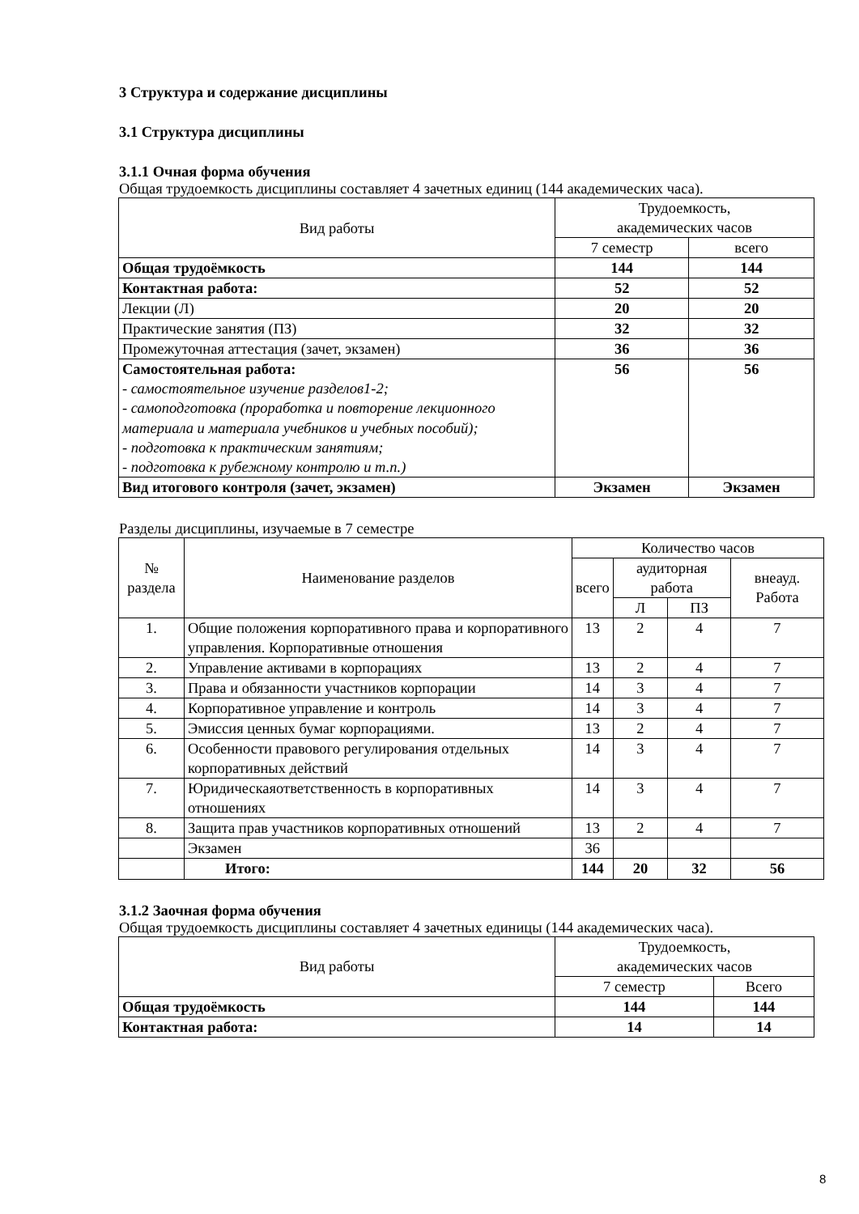3 Структура и содержание дисциплины
3.1 Структура дисциплины
3.1.1 Очная форма обучения
Общая трудоемкость дисциплины составляет 4 зачетных единиц (144 академических часа).
| Вид работы | Трудоемкость, академических часов | |
| --- | --- | --- |
| | 7 семестр | всего |
| Общая трудоёмкость | 144 | 144 |
| Контактная работа: | 52 | 52 |
| Лекции (Л) | 20 | 20 |
| Практические занятия (ПЗ) | 32 | 32 |
| Промежуточная аттестация (зачет, экзамен) | 36 | 36 |
| Самостоятельная работа: - самостоятельное изучение разделов1-2; - самоподготовка (проработка и повторение лекционного материала и материала учебников и учебных пособий); - подготовка к практическим занятиям; - подготовка к рубежному контролю и т.п.) | 56 | 56 |
| Вид итогового контроля (зачет, экзамен) | Экзамен | Экзамен |
Разделы дисциплины, изучаемые в 7 семестре
| № раздела | Наименование разделов | Количество часов | | | |
| --- | --- | --- | --- | --- | --- |
| | | всего | аудиторная работа | | внеауд. Работа |
| | | | Л | ПЗ | |
| 1. | Общие положения корпоративного права и корпоративного управления. Корпоративные отношения | 13 | 2 | 4 | 7 |
| 2. | Управление активами в корпорациях | 13 | 2 | 4 | 7 |
| 3. | Права и обязанности участников корпорации | 14 | 3 | 4 | 7 |
| 4. | Корпоративное управление и контроль | 14 | 3 | 4 | 7 |
| 5. | Эмиссия ценных бумаг корпорациями. | 13 | 2 | 4 | 7 |
| 6. | Особенности правового регулирования отдельных корпоративных действий | 14 | 3 | 4 | 7 |
| 7. | Юридическаяответственность в корпоративных отношениях | 14 | 3 | 4 | 7 |
| 8. | Защита прав участников корпоративных отношений | 13 | 2 | 4 | 7 |
| | Экзамен | 36 | | | |
| | Итого: | 144 | 20 | 32 | 56 |
3.1.2 Заочная форма обучения
Общая трудоемкость дисциплины составляет 4 зачетных единицы (144 академических часа).
| Вид работы | Трудоемкость, академических часов | |
| --- | --- | --- |
| | 7 семестр | Всего |
| Общая трудоёмкость | 144 | 144 |
| Контактная работа: | 14 | 14 |
8